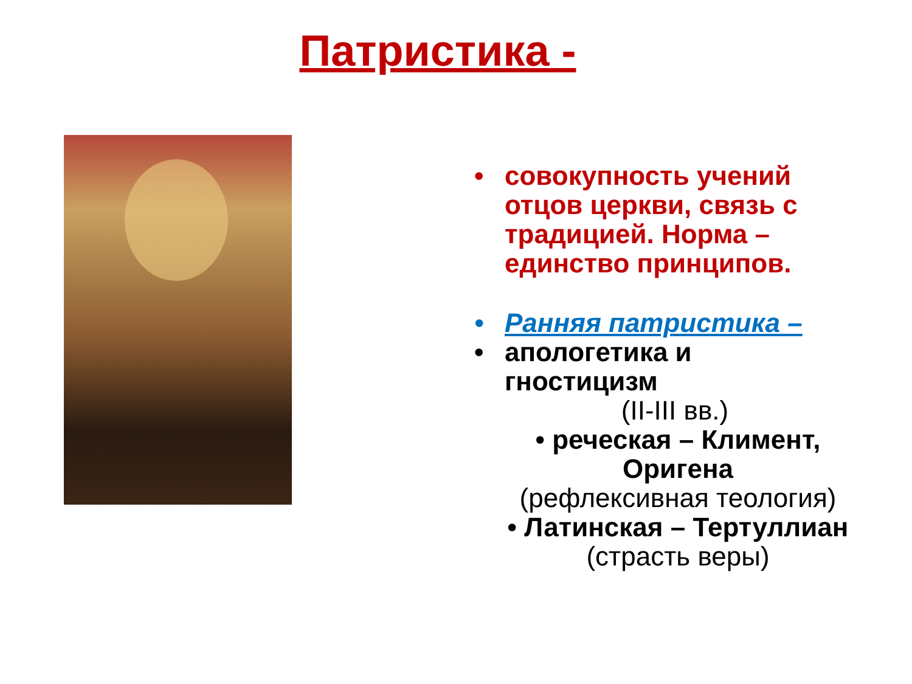Патристика -
• совокупность учений отцов церкви, связь с традицией. Норма – единство принципов.
• Ранняя патристика –
• апологетика и гностицизм
(II-III вв.)
• реческая – Климент, Оригена
(рефлексивная теология)
• Латинская – Тертуллиан (страсть веры)